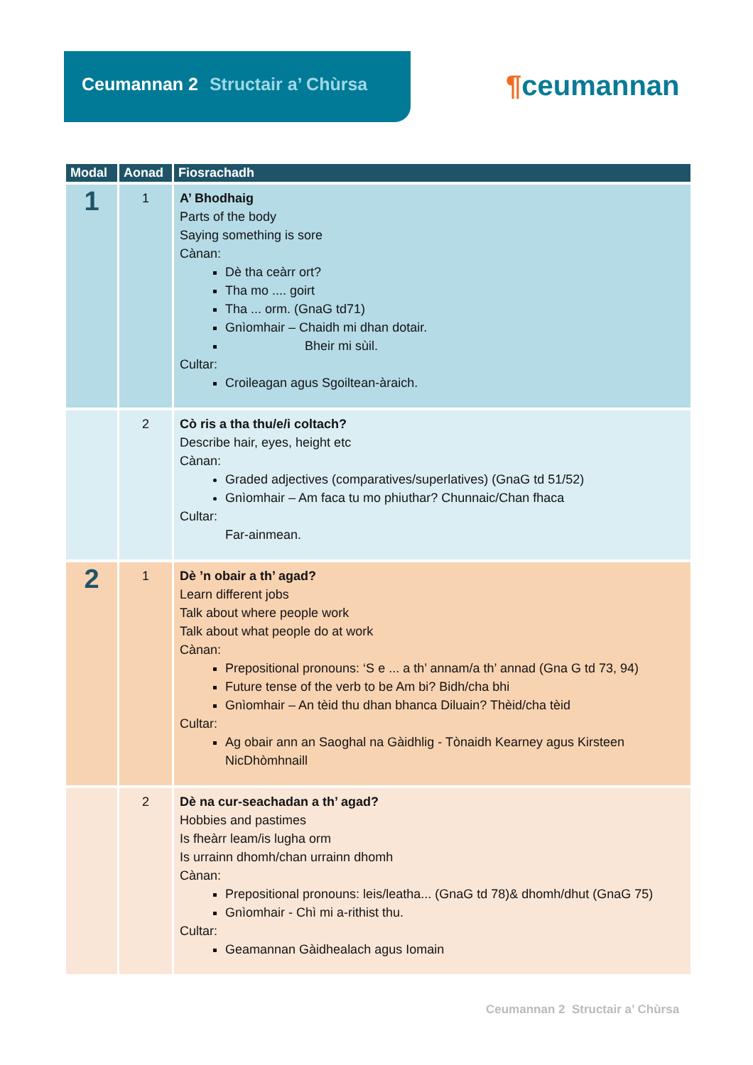Ceumannan 2 Structair a’ Chùrsa
¶ceumannan
| Modal | Aonad | Fiosrachadh |
| --- | --- | --- |
| 1 | 1 | A’ Bhodhaig Parts of the body Saying something is sore Cànan: Dè tha ceàrr ort? Tha mo .... goirt Tha ... orm. (GnaG td71) Gnìomhair – Chaidh mi dhan dotair. Bheir mi sùil. Cultar: Croileagan agus Sgoiltean-àraich. |
| | 2 | Cò ris a tha thu/e/i coltach? Describe hair, eyes, height etc Cànan: Graded adjectives (comparatives/superlatives) (GnaG td 51/52) Gnìomhair – Am faca tu mo phiuthar? Chunnaic/Chan fhaca Cultar: Far-ainmean. |
| 2 | 1 | Dè ’n obair a th’ agad? Learn different jobs Talk about where people work Talk about what people do at work Cànan: Prepositional pronouns: ‘S e ... a th’ annam/a th’ annad (Gna G td 73, 94) Future tense of the verb to be Am bi? Bidh/cha bhi Gnìomhair – An tèid thu dhan bhanca Diluain? Thèid/cha tèid Cultar: Ag obair ann an Saoghal na Gàidhlig - Tònaidh Kearney agus Kirsteen NicDhòmhnaill |
| | 2 | Dè na cur-seachadan a th’ agad? Hobbies and pastimes Is fheàrr leam/is lugha orm Is urrainn dhomh/chan urrainn dhomh Cànan: Prepositional pronouns: leis/leatha... (GnaG td 78)& dhomh/dhut (GnaG 75) Gnìomhair - Chì mi a-rithist thu. Cultar: Geamannan Gàidhealach agus Iomain |
Ceumannan 2 Structair a’ Chùrsa